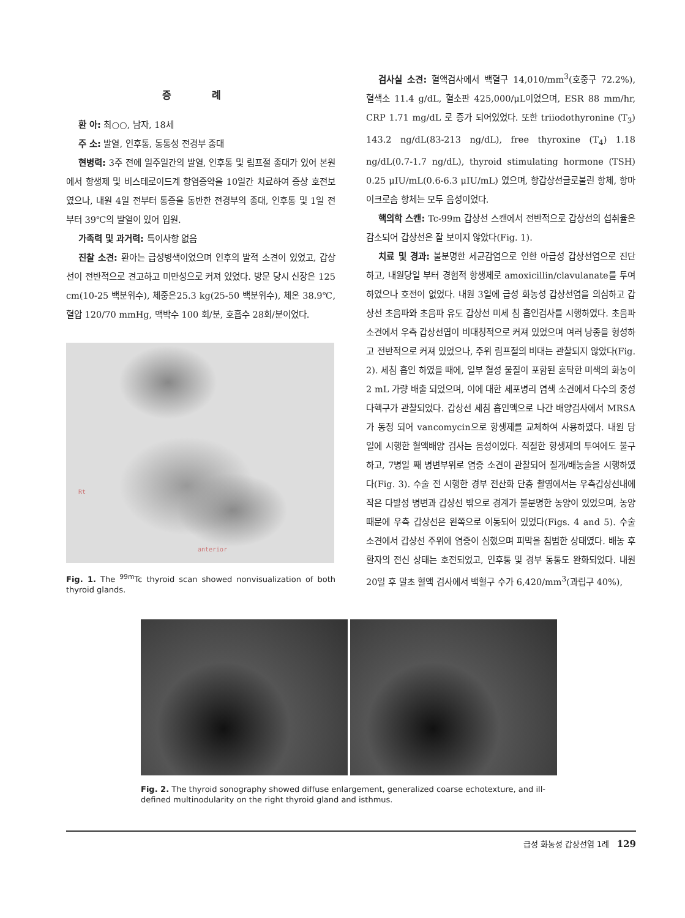증 례
환 아: 최○○, 남자, 18세
주 소: 발열, 인후통, 동통성 전경부 종대
현병력: 3주 전에 일주일간의 발열, 인후통 및 림프절 종대가 있어 본원에서 항생제 및 비스테로이드계 항염증약을 10일간 치료하여 증상 호전보였으나, 내원 4일 전부터 통증을 동반한 전경부의 종대, 인후통 및 1일 전부터 39℃의 발열이 있어 입원.
가족력 및 과거력: 특이사항 없음
진찰 소견: 환아는 급성병색이었으며 인후의 발적 소견이 있었고, 갑상선이 전반적으로 견고하고 미만성으로 커져 있었다. 방문 당시 신장은 125 cm(10-25 백분위수), 체중은25.3 kg(25-50 백분위수), 체온 38.9℃, 혈압 120/70 mmHg, 맥박수 100 회/분, 호흡수 28회/분이었다.
Rt
anterior
Fig. 1. The <sup>99m</sup>Tc thyroid scan showed nonvisualization of both thyroid glands.
검사실 소견: 혈액검사에서 백혈구 14,010/mm<sup>3</sup>(호중구 72.2%), 혈색소 11.4 g/dL, 혈소판 425,000/μL이었으며, ESR 88 mm/hr, CRP 1.71 mg/dL 로 증가 되어있었다. 또한 triiodothyronine (T<sub>3</sub>) 143.2 ng/dL(83-213 ng/dL), free thyroxine (T<sub>4</sub>) 1.18 ng/dL(0.7-1.7 ng/dL), thyroid stimulating hormone (TSH) 0.25 μIU/mL(0.6-6.3 μIU/mL) 였으며, 항갑상선글로불린 항체, 항마이크로솜 항체는 모두 음성이었다.
핵의학 스캔: Tc-99m 갑상선 스캔에서 전반적으로 갑상선의 섭취율은 감소되어 갑상선은 잘 보이지 않았다(Fig. 1).
치료 및 경과: 불분명한 세균감염으로 인한 아급성 갑상선염으로 진단하고, 내원당일 부터 경험적 항생제로 amoxicillin/clavulanate를 투여 하였으나 호전이 없었다. 내원 3일에 급성 화농성 갑상선염을 의심하고 갑상선 초음파와 초음파 유도 갑상선 미세 침 흡인검사를 시행하였다. 초음파 소견에서 우측 갑상선엽이 비대칭적으로 커져 있었으며 여러 낭종을 형성하고 전반적으로 커져 있었으나, 주위 림프절의 비대는 관찰되지 않았다(Fig. 2). 세침 흡인 하였을 때에, 일부 혈성 물질이 포함된 혼탁한 미색의 화농이 2 mL 가량 배출 되었으며, 이에 대한 세포병리 염색 소견에서 다수의 중성 다핵구가 관찰되었다. 갑상선 세침 흡인액으로 나간 배양검사에서 MRSA가 동정 되어 vancomycin으로 항생제를 교체하여 사용하였다. 내원 당일에 시행한 혈액배양 검사는 음성이었다. 적절한 항생제의 투여에도 불구하고, 7병일 째 병변부위로 염증 소견이 관찰되어 절개/배농술을 시행하였다(Fig. 3). 수술 전 시행한 경부 전산화 단층 촬영에서는 우측갑상선내에 작은 다발성 병변과 갑상선 밖으로 경계가 불분명한 농양이 있었으며, 농양 때문에 우측 갑상선은 왼쪽으로 이동되어 있었다(Figs. 4 and 5). 수술 소견에서 갑상선 주위에 염증이 심했으며 피막을 침범한 상태였다. 배농 후 환자의 전신 상태는 호전되었고, 인후통 및 경부 동통도 완화되었다. 내원 20일 후 말초 혈액 검사에서 백혈구 수가 6,420/mm<sup>3</sup>(과립구 40%),
Fig. 2. The thyroid sonography showed diffuse enlargement, generalized coarse echotexture, and ill-defined multinodularity on the right thyroid gland and isthmus.
급성 화농성 갑상선염 1례 129